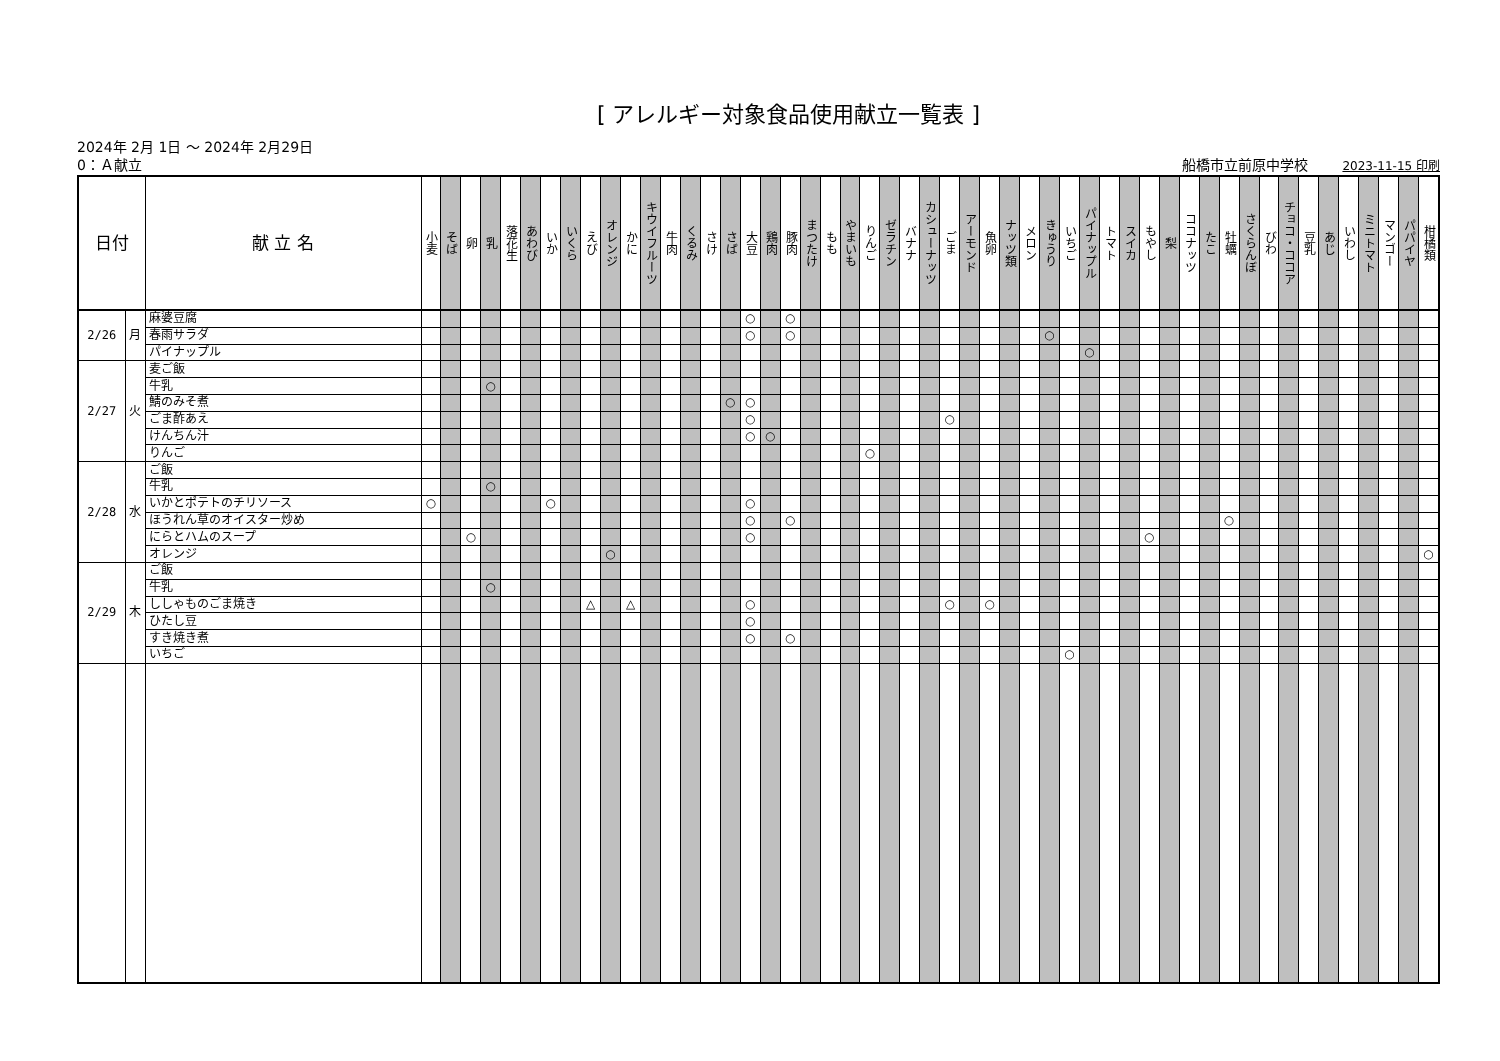[ アレルギー対象食品使用献立一覧表 ]
2024年 2月 1日 ～ 2024年 2月29日
0：Ａ献立 船橋市立前原中学校 2023-11-15 印刷
| 日付 | | 献 立 名 | 小麦 | そば | 卵 | 乳 | 落花生 | あわび | いか | いくら | えび | オレンジ | かに | キウイフルーツ | 牛肉 | くるみ | さけ | さば | 大豆 | 鶏肉 | 豚肉 | まつたけ | もも | やまいも | りんご | ゼラチン | バナナ | カシューナッツ | ごま | アーモンド | 魚卵 | ナッツ類 | メロン | きゅうり | いちご | パイナップル | トマト | スイカ | もやし | 梨 | ココナッツ | たこ | 牡蠣 | さくらんぼ | びわ | チョコ・ココア | 豆乳 | あじ | いわし | ミニトマト | マンゴー | パパイヤ | 柑橘類 |
| --- | --- | --- | --- | --- | --- | --- | --- | --- | --- | --- | --- | --- | --- | --- | --- | --- | --- | --- | --- | --- | --- | --- | --- | --- | --- | --- | --- | --- | --- | --- | --- | --- | --- | --- | --- | --- | --- | --- | --- | --- | --- | --- | --- | --- | --- | --- | --- | --- | --- | --- | --- | --- | --- |
| 2/26 | 月 | 麻婆豆腐 | | | | | | | | | | | | | | | | | ○ | | ○ | | | | | | | | | | | | | | | | | | | | | | | | | | | | | | | | |
| | | 春雨サラダ | | | | | | | | | | | | | | | | | ○ | | ○ | | | | | | | | | | | | | ○ | | | | | | | | | | | | | | | | | | | |
| | | パイナップル | | | | | | | | | | | | | | | | | | | | | | | | | | | | | | | | | | ○ | | | | | | | | | | | | | | | | | |
| 2/27 | 火 | 麦ご飯 | | | | | | | | | | | | | | | | | | | | | | | | | | | | | | | | | | | | | | | | | | | | | | | | | | | |
| | | 牛乳 | | | | ○ | | | | | | | | | | | | | | | | | | | | | | | | | | | | | | | | | | | | | | | | | | | | | | | |
| | | 鯖のみそ煮 | | | | | | | | | | | | | | | | ○ | ○ | | | | | | | | | | | | | | | | | | | | | | | | | | | | | | | | | | |
| | | ごま酢あえ | | | | | | | | | | | | | | | | | ○ | | | | | | | | | | ○ | | | | | | | | | | | | | | | | | | | | | | | | |
| | | けんちん汁 | | | | | | | | | | | | | | | | | ○ | ○ | | | | | | | | | | | | | | | | | | | | | | | | | | | | | | | | | |
| | | りんご | | | | | | | | | | | | | | | | | | | | | | | ○ | | | | | | | | | | | | | | | | | | | | | | | | | | | | |
| 2/28 | 水 | ご飯 | | | | | | | | | | | | | | | | | | | | | | | | | | | | | | | | | | | | | | | | | | | | | | | | | | | |
| | | 牛乳 | | | | ○ | | | | | | | | | | | | | | | | | | | | | | | | | | | | | | | | | | | | | | | | | | | | | | | |
| | | いかとポテトのチリソース | ○ | | | | | | ○ | | | | | | | | | | ○ | | | | | | | | | | | | | | | | | | | | | | | | | | | | | | | | | | |
| | | ほうれん草のオイスター炒め | | | | | | | | | | | | | | | | | ○ | | ○ | | | | | | | | | | | | | | | | | | | | | | ○ | | | | | | | | | | |
| | | にらとハムのスープ | | | ○ | | | | | | | | | | | | | | ○ | | | | | | | | | | | | | | | | | | | | ○ | | | | | | | | | | | | | | |
| | | オレンジ | | | | | | | | | | ○ | | | | | | | | | | | | | | | | | | | | | | | | | | | | | | | | | | | | | | | | | ○ |
| 2/29 | 木 | ご飯 | | | | | | | | | | | | | | | | | | | | | | | | | | | | | | | | | | | | | | | | | | | | | | | | | | | |
| | | 牛乳 | | | | ○ | | | | | | | | | | | | | | | | | | | | | | | | | | | | | | | | | | | | | | | | | | | | | | | |
| | | ししゃものごま焼き | | | | | | | | | △ | | △ | | | | | | ○ | | | | | | | | | | ○ | | ○ | | | | | | | | | | | | | | | | | | | | | | |
| | | ひたし豆 | | | | | | | | | | | | | | | | | ○ | | | | | | | | | | | | | | | | | | | | | | | | | | | | | | | | | | |
| | | すき焼き煮 | | | | | | | | | | | | | | | | | ○ | | ○ | | | | | | | | | | | | | | | | | | | | | | | | | | | | | | | | |
| | | いちご | | | | | | | | | | | | | | | | | | | | | | | | | | | | | | | | | ○ | | | | | | | | | | | | | | | | | | |